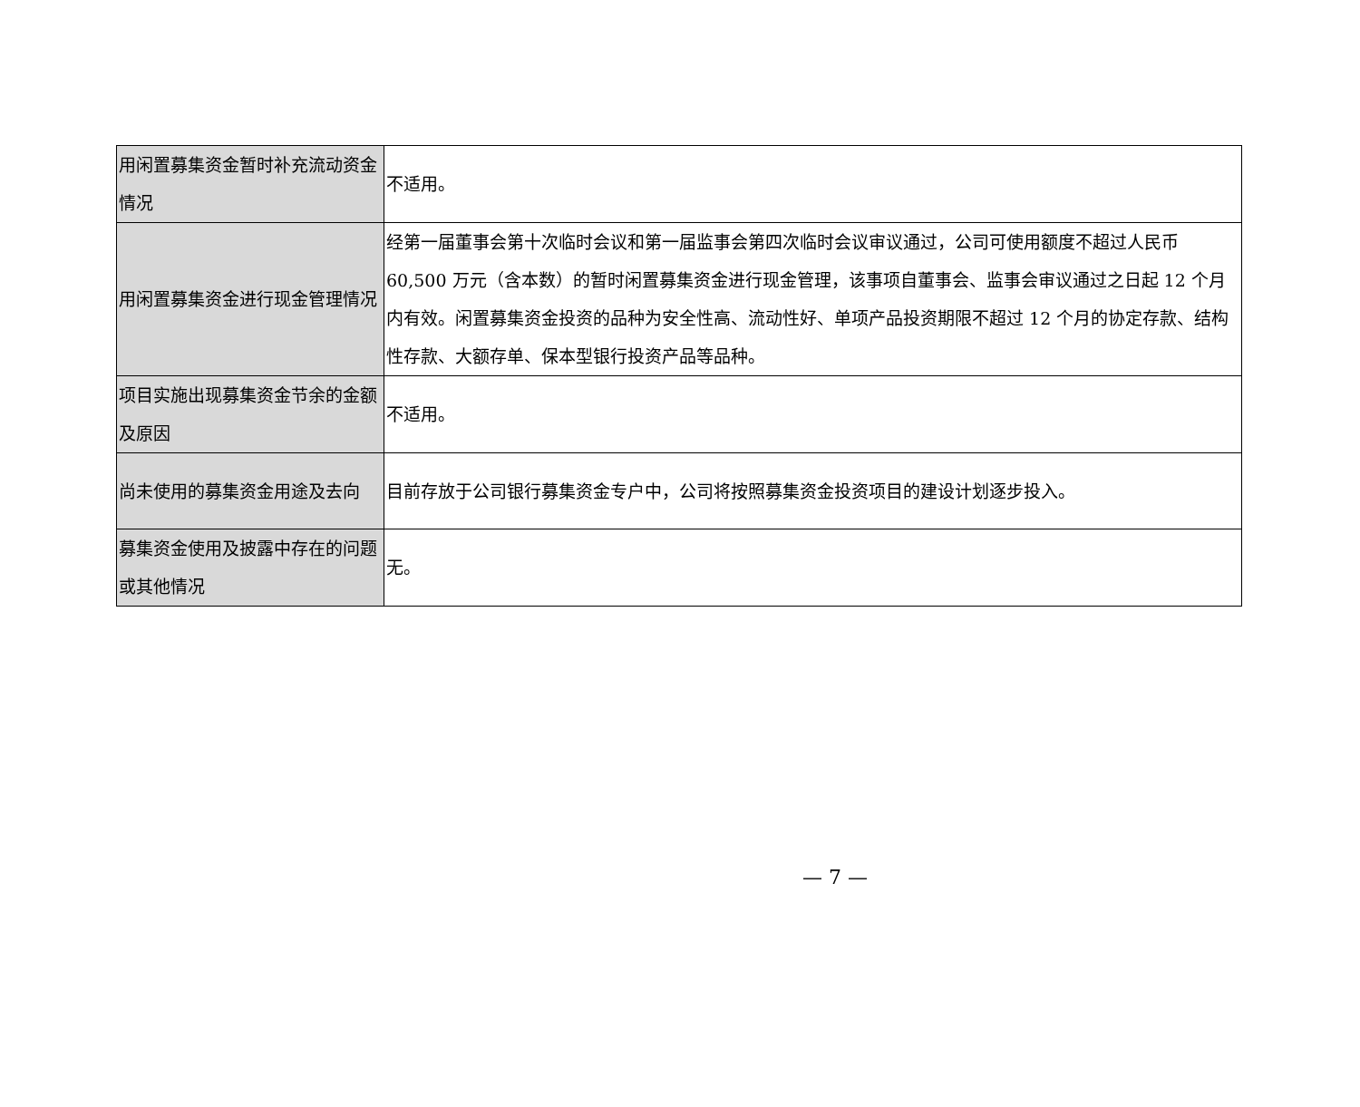| 用闲置募集资金暂时补充流动资金情况 | 不适用。 |
| 用闲置募集资金进行现金管理情况 | 经第一届董事会第十次临时会议和第一届监事会第四次临时会议审议通过，公司可使用额度不超过人民币 60,500 万元（含本数）的暂时闲置募集资金进行现金管理，该事项自董事会、监事会审议通过之日起 12 个月内有效。闲置募集资金投资的品种为安全性高、流动性好、单项产品投资期限不超过 12 个月的协定存款、结构性存款、大额存单、保本型银行投资产品等品种。 |
| 项目实施出现募集资金节余的金额及原因 | 不适用。 |
| 尚未使用的募集资金用途及去向 | 目前存放于公司银行募集资金专户中，公司将按照募集资金投资项目的建设计划逐步投入。 |
| 募集资金使用及披露中存在的问题或其他情况 | 无。 |
— 7 —